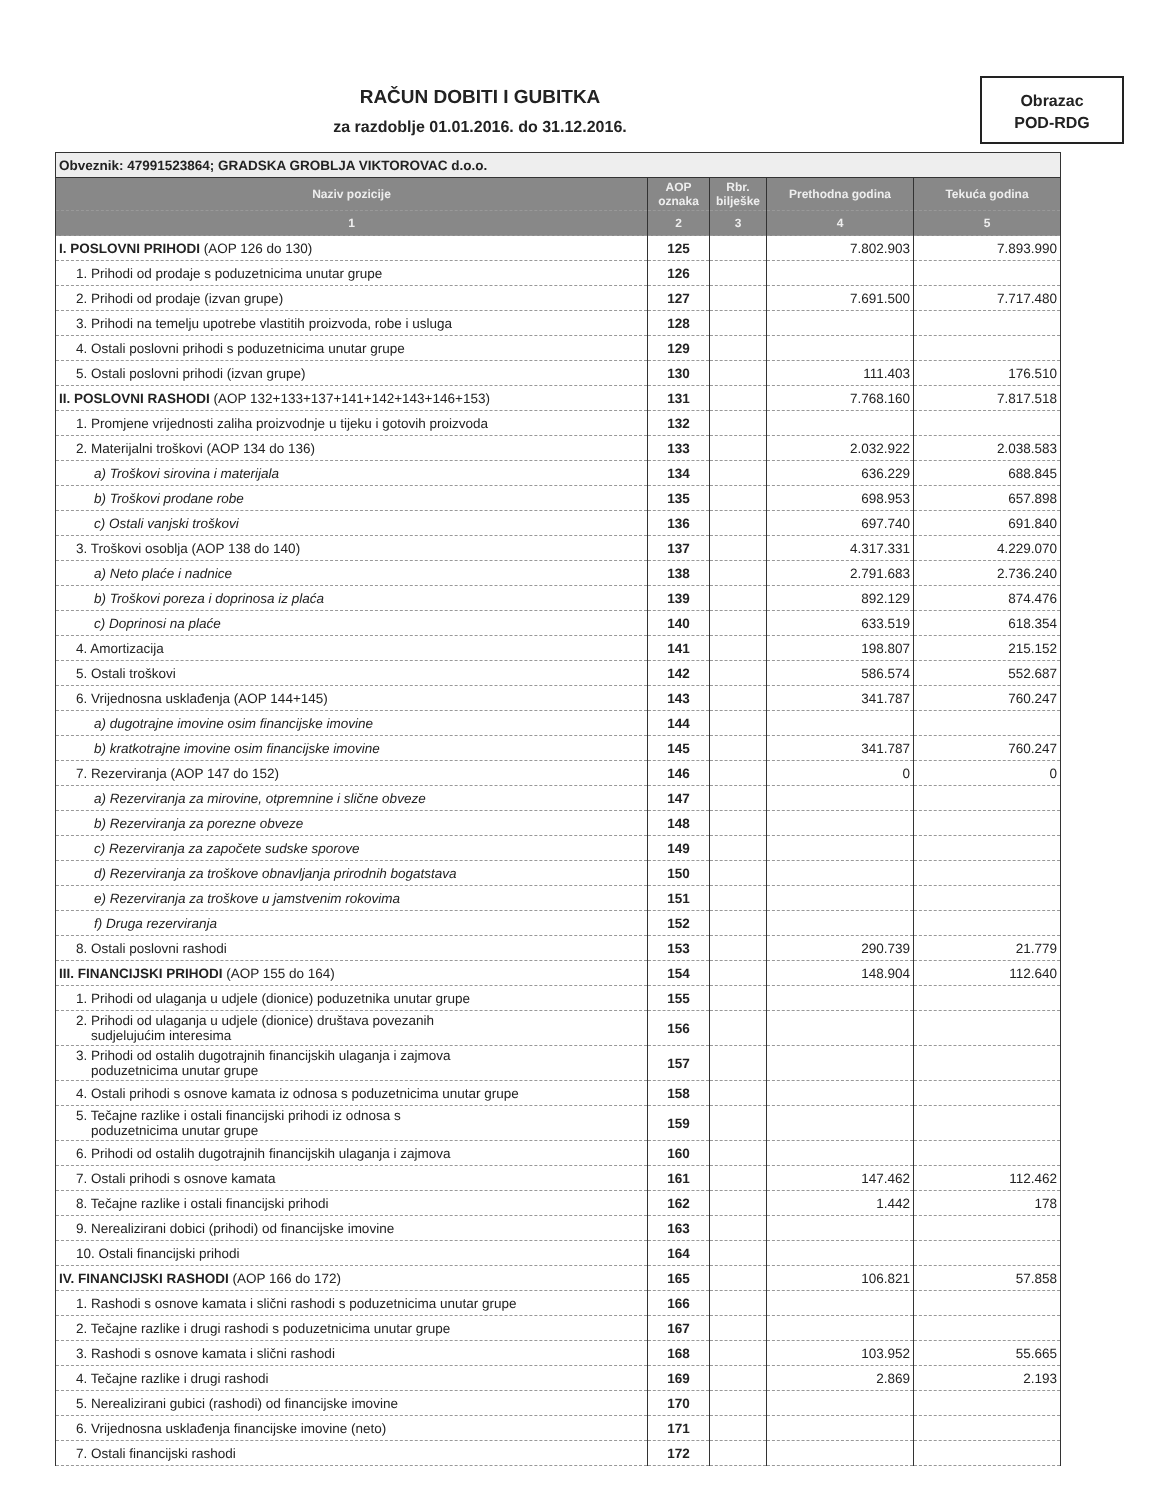RAČUN DOBITI I GUBITKA
za razdoblje 01.01.2016. do 31.12.2016.
Obrazac
POD-RDG
| Obveznik: 47991523864; GRADSKA GROBLJA VIKTOROVAC d.o.o. | | | | |
| Naziv pozicije | AOP oznaka | Rbr. bilješke | Prethodna godina | Tekuća godina |
| 1 | 2 | 3 | 4 | 5 |
| I. POSLOVNI PRIHODI (AOP 126 do 130) | 125 | | 7.802.903 | 7.893.990 |
| 1. Prihodi od prodaje s poduzetnicima unutar grupe | 126 | | | |
| 2. Prihodi od prodaje (izvan grupe) | 127 | | 7.691.500 | 7.717.480 |
| 3. Prihodi na temelju upotrebe vlastitih proizvoda, robe i usluga | 128 | | | |
| 4. Ostali poslovni prihodi s poduzetnicima unutar grupe | 129 | | | |
| 5. Ostali poslovni prihodi (izvan grupe) | 130 | | 111.403 | 176.510 |
| II. POSLOVNI RASHODI (AOP 132+133+137+141+142+143+146+153) | 131 | | 7.768.160 | 7.817.518 |
| 1. Promjene vrijednosti zaliha proizvodnje u tijeku i gotovih proizvoda | 132 | | | |
| 2. Materijalni troškovi (AOP 134 do 136) | 133 | | 2.032.922 | 2.038.583 |
| a) Troškovi sirovina i materijala | 134 | | 636.229 | 688.845 |
| b) Troškovi prodane robe | 135 | | 698.953 | 657.898 |
| c) Ostali vanjski troškovi | 136 | | 697.740 | 691.840 |
| 3. Troškovi osoblja (AOP 138 do 140) | 137 | | 4.317.331 | 4.229.070 |
| a) Neto plaće i nadnice | 138 | | 2.791.683 | 2.736.240 |
| b) Troškovi poreza i doprinosa iz plaća | 139 | | 892.129 | 874.476 |
| c) Doprinosi na plaće | 140 | | 633.519 | 618.354 |
| 4. Amortizacija | 141 | | 198.807 | 215.152 |
| 5. Ostali troškovi | 142 | | 586.574 | 552.687 |
| 6. Vrijednosna usklađenja (AOP 144+145) | 143 | | 341.787 | 760.247 |
| a) dugotrajne imovine osim financijske imovine | 144 | | | |
| b) kratkotrajne imovine osim financijske imovine | 145 | | 341.787 | 760.247 |
| 7. Rezerviranja (AOP 147 do 152) | 146 | | 0 | 0 |
| a) Rezerviranja za mirovine, otpremnine i slične obveze | 147 | | | |
| b) Rezerviranja za porezne obveze | 148 | | | |
| c) Rezerviranja za započete sudske sporove | 149 | | | |
| d) Rezerviranja za troškove obnavljanja prirodnih bogatstava | 150 | | | |
| e) Rezerviranja za troškove u jamstvenim rokovima | 151 | | | |
| f) Druga rezerviranja | 152 | | | |
| 8. Ostali poslovni rashodi | 153 | | 290.739 | 21.779 |
| III. FINANCIJSKI PRIHODI (AOP 155 do 164) | 154 | | 148.904 | 112.640 |
| 1. Prihodi od ulaganja u udjele (dionice) poduzetnika unutar grupe | 155 | | | |
| 2. Prihodi od ulaganja u udjele (dionice) društava povezanih sudjelujućim interesima | 156 | | | |
| 3. Prihodi od ostalih dugotrajnih financijskih ulaganja i zajmova poduzetnicima unutar grupe | 157 | | | |
| 4. Ostali prihodi s osnove kamata iz odnosa s poduzetnicima unutar grupe | 158 | | | |
| 5. Tečajne razlike i ostali financijski prihodi iz odnosa s poduzetnicima unutar grupe | 159 | | | |
| 6. Prihodi od ostalih dugotrajnih financijskih ulaganja i zajmova | 160 | | | |
| 7. Ostali prihodi s osnove kamata | 161 | | 147.462 | 112.462 |
| 8. Tečajne razlike i ostali financijski prihodi | 162 | | 1.442 | 178 |
| 9. Nerealizirani dobici (prihodi) od financijske imovine | 163 | | | |
| 10. Ostali financijski prihodi | 164 | | | |
| IV. FINANCIJSKI RASHODI (AOP 166 do 172) | 165 | | 106.821 | 57.858 |
| 1. Rashodi s osnove kamata i slični rashodi s poduzetnicima unutar grupe | 166 | | | |
| 2. Tečajne razlike i drugi rashodi s poduzetnicima unutar grupe | 167 | | | |
| 3. Rashodi s osnove kamata i slični rashodi | 168 | | 103.952 | 55.665 |
| 4. Tečajne razlike i drugi rashodi | 169 | | 2.869 | 2.193 |
| 5. Nerealizirani gubici (rashodi) od financijske imovine | 170 | | | |
| 6. Vrijednosna usklađenja financijske imovine (neto) | 171 | | | |
| 7. Ostali financijski rashodi | 172 | | | |